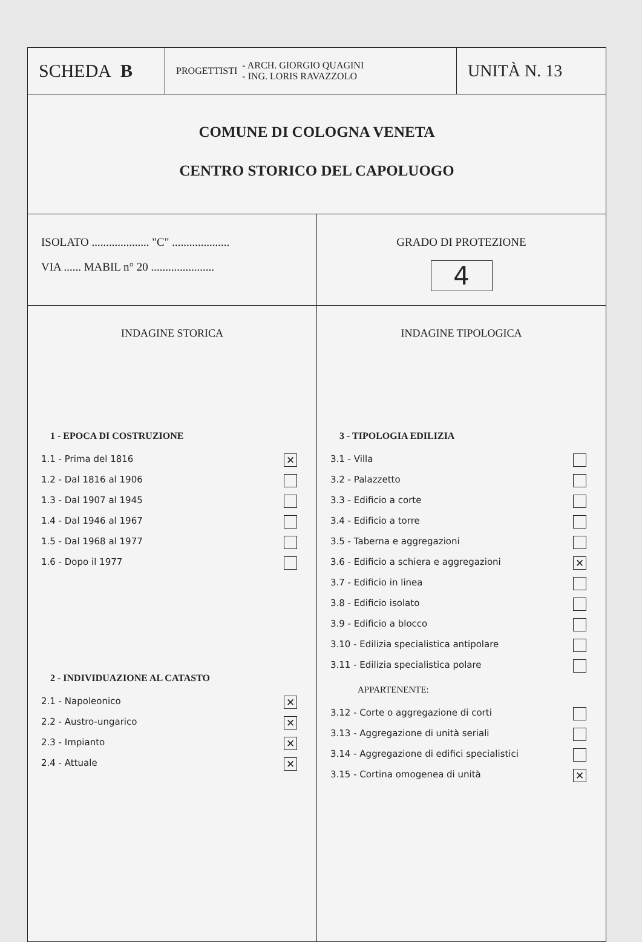SCHEDA B
PROGETTISTI - ARCH. GIORGIO QUAGINI
- ING. LORIS RAVAZZOLO
UNITÀ N. 13
COMUNE DI COLOGNA VENETA
CENTRO STORICO DEL CAPOLUOGO
ISOLATO .................... "C" ....................
VIA ...... MABIL n° 20 ......................
GRADO DI PROTEZIONE
4
INDAGINE STORICA
1 - EPOCA DI COSTRUZIONE
1.1 - Prima del 1816 ✕
1.2 - Dal 1816 al 1906
1.3 - Dal 1907 al 1945
1.4 - Dal 1946 al 1967
1.5 - Dal 1968 al 1977
1.6 - Dopo il 1977
2 - INDIVIDUAZIONE AL CATASTO
2.1 - Napoleonico ✕
2.2 - Austro-ungarico ✕
2.3 - Impianto ✕
2.4 - Attuale ✕
INDAGINE TIPOLOGICA
3 - TIPOLOGIA EDILIZIA
3.1 - Villa
3.2 - Palazzetto
3.3 - Edificio a corte
3.4 - Edificio a torre
3.5 - Taberna e aggregazioni
3.6 - Edificio a schiera e aggregazioni ✕
3.7 - Edificio in linea
3.8 - Edificio isolato
3.9 - Edificio a blocco
3.10 - Edilizia specialistica antipolare
3.11 - Edilizia specialistica polare
APPARTENENTE:
3.12 - Corte o aggregazione di corti
3.13 - Aggregazione di unità seriali
3.14 - Aggregazione di edifici specialistici
3.15 - Cortina omogenea di unità ✕